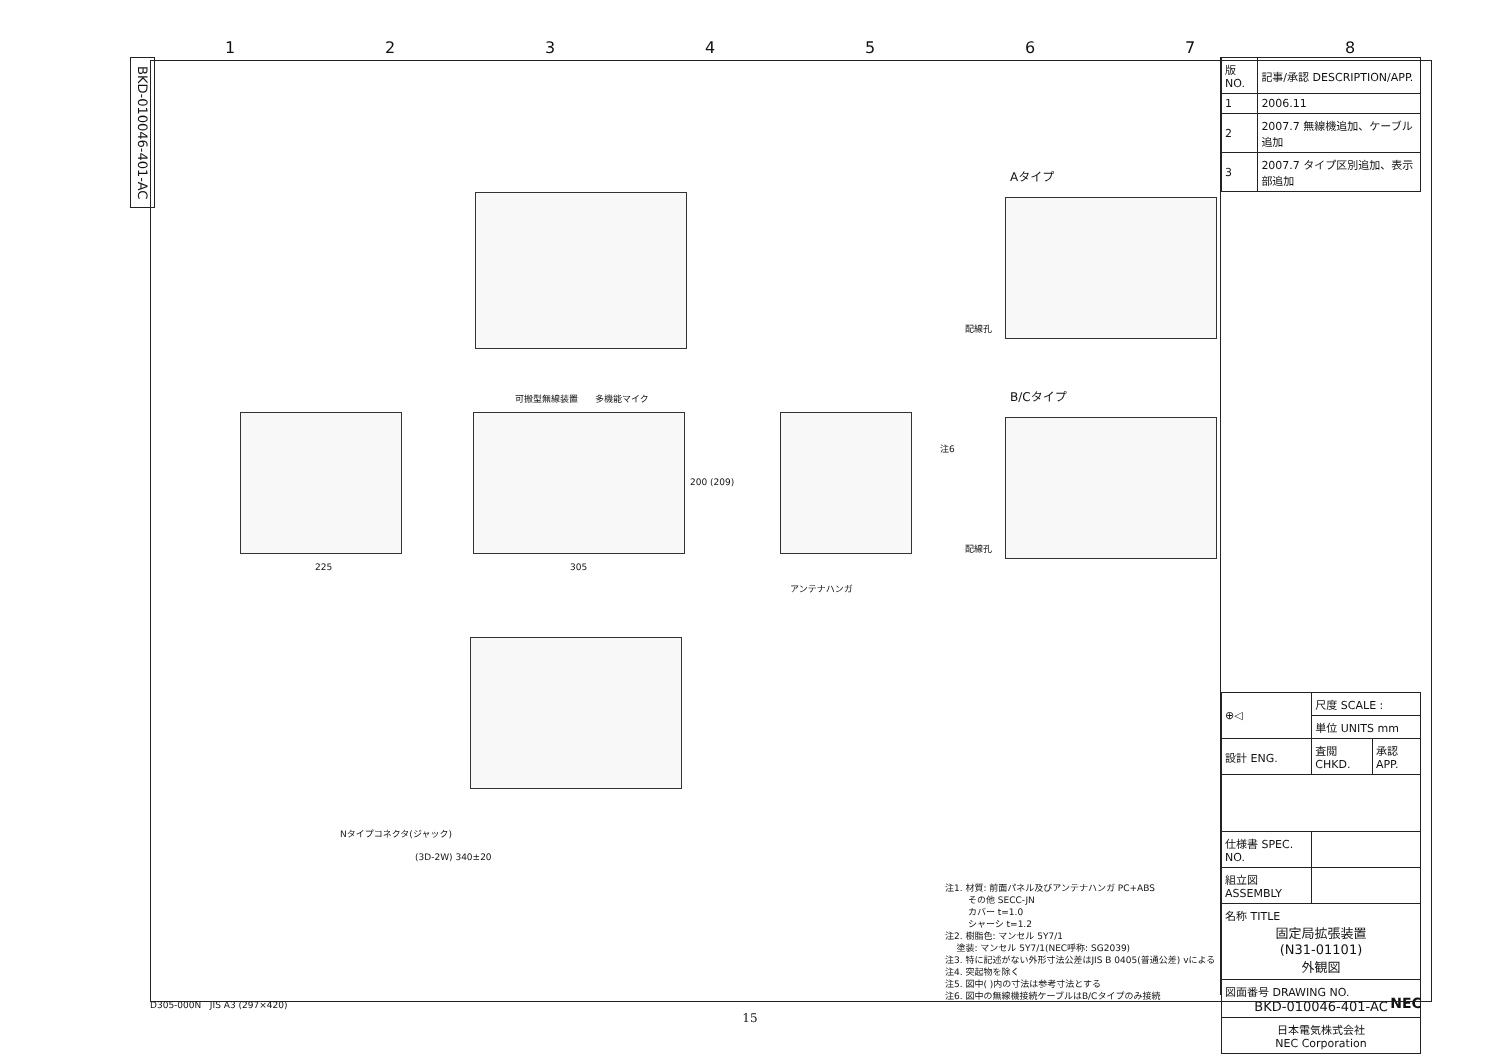12345678
BKD-010046-401-AC
Aタイプ
B/Cタイプ
配線孔
配線孔
可搬型無線装置 多機能マイク
225 305
200 (209)
注6
アンテナハンガ
Nタイプコネクタ(ジャック)
(3D-2W) 340±20
注1. 材質: 前面パネル及びアンテナハンガ PC+ABS
その他 SECC-JN
カバー t=1.0
シャーシ t=1.2
注2. 樹脂色: マンセル 5Y7/1
塗装: マンセル 5Y7/1(NEC呼称: SG2039)
注3. 特に記述がない外形寸法公差はJIS B 0405(普通公差) vによる
注4. 突起物を除く
注5. 図中( )内の寸法は参考寸法とする
注6. 図中の無線機接続ケーブルはB/Cタイプのみ接続
| 版 NO. | 記事/承認 DESCRIPTION/APP. |
| --- | --- |
| 1 | 2006.11 |
| 2 | 2007.7 無線機追加、ケーブル追加 |
| 3 | 2007.7 タイプ区別追加、表示部追加 |
| ⊕◁ | 尺度 SCALE : | |
| | 単位 UNITS mm | |
| 設計 ENG. | 査閲 CHKD. | 承認 APP. |
| 仕様書 SPEC. NO. | | |
| 組立図 ASSEMBLY | | |
| 名称 TITLE 固定局拡張装置 (N31-01101) 外観図 | | |
| 図面番号 DRAWING NO. BKD-010046-401-AC | | |
| 日本電気株式会社 NEC Corporation | | |
D305-000N JIS A3 (297×420) NEC
15